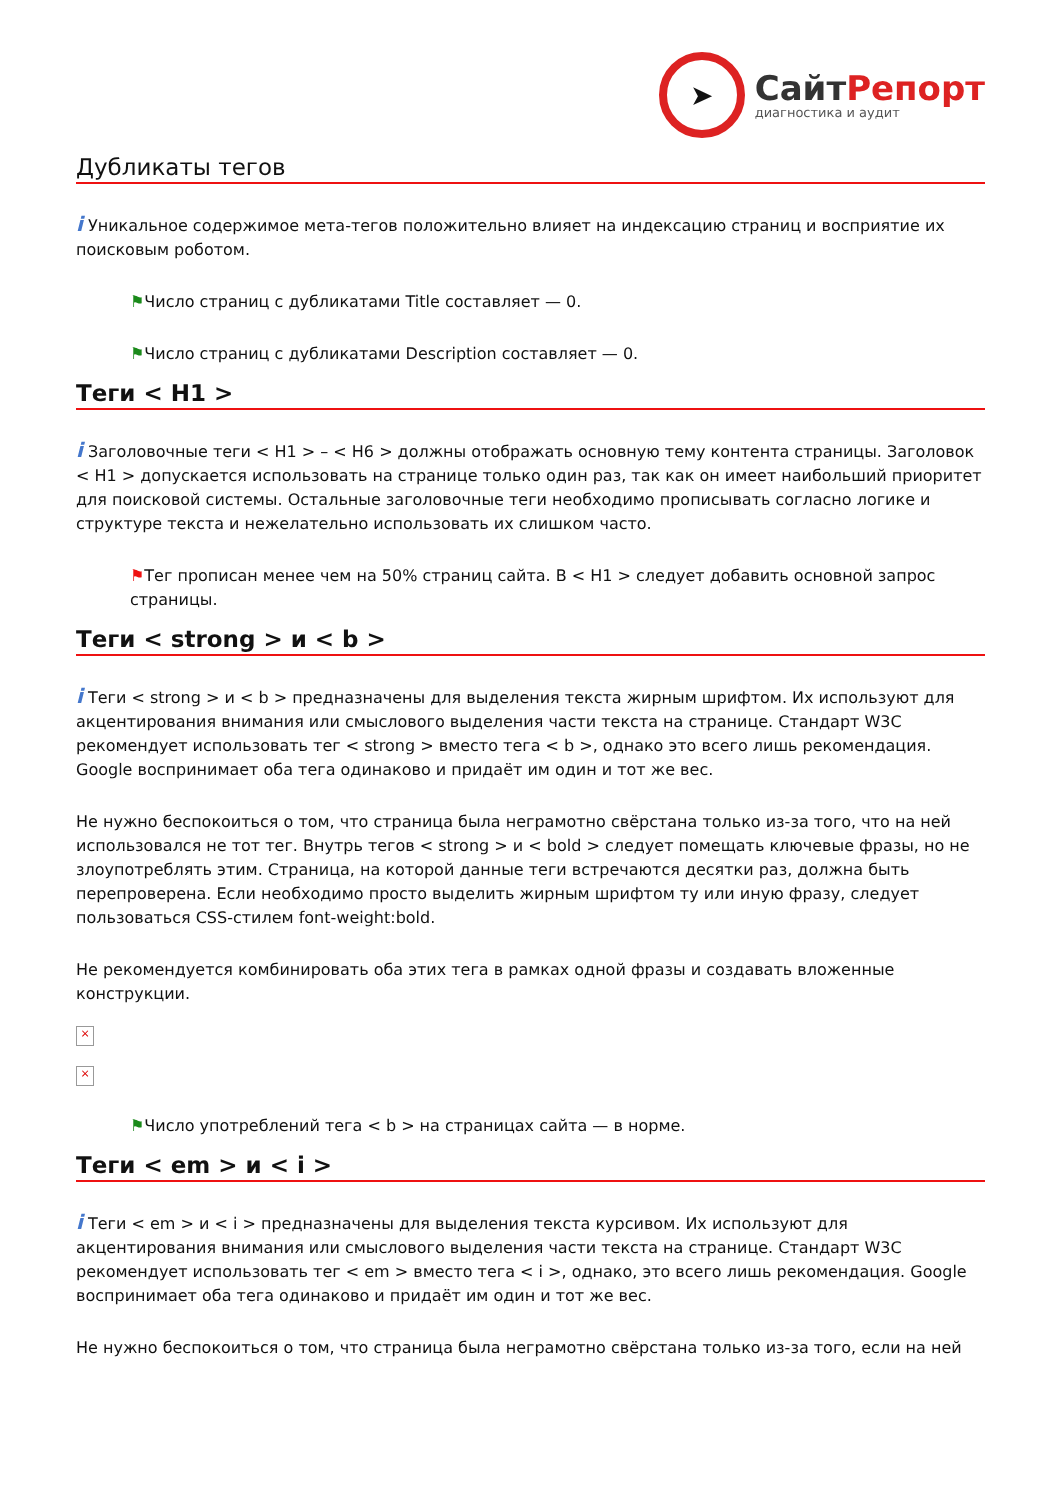➤
СайтРепорт
диагностика и аудит
Дубликаты тегов
i Уникальное содержимое мета-тегов положительно влияет на индексацию страниц и восприятие их поисковым роботом.
⚑Число страниц с дубликатами Title составляет — 0.
⚑Число страниц с дубликатами Description составляет — 0.
Теги < H1 >
i Заголовочные теги < H1 > – < H6 > должны отображать основную тему контента страницы. Заголовок < H1 > допускается использовать на странице только один раз, так как он имеет наибольший приоритет для поисковой системы. Остальные заголовочные теги необходимо прописывать согласно логике и структуре текста и нежелательно использовать их слишком часто.
⚑Тег прописан менее чем на 50% страниц сайта. В < H1 > следует добавить основной запрос страницы.
Теги < strong > и < b >
i Теги < strong > и < b > предназначены для выделения текста жирным шрифтом. Их используют для акцентирования внимания или смыслового выделения части текста на странице. Стандарт W3C рекомендует использовать тег < strong > вместо тега < b >, однако это всего лишь рекомендация. Google воспринимает оба тега одинаково и придаёт им один и тот же вес.
Не нужно беспокоиться о том, что страница была неграмотно свёрстана только из-за того, что на ней использовался не тот тег. Внутрь тегов < strong > и < bold > следует помещать ключевые фразы, но не злоупотреблять этим. Страница, на которой данные теги встречаются десятки раз, должна быть перепроверена. Если необходимо просто выделить жирным шрифтом ту или иную фразу, следует пользоваться CSS-стилем font-weight:bold.
Не рекомендуется комбинировать оба этих тега в рамках одной фразы и создавать вложенные конструкции.
×
×
⚑Число употреблений тега < b > на страницах сайта — в норме.
Теги < em > и < i >
i Теги < em > и < i > предназначены для выделения текста курсивом. Их используют для акцентирования внимания или смыслового выделения части текста на странице. Стандарт W3C рекомендует использовать тег < em > вместо тега < i >, однако, это всего лишь рекомендация. Google воспринимает оба тега одинаково и придаёт им один и тот же вес.
Не нужно беспокоиться о том, что страница была неграмотно свёрстана только из-за того, если на ней